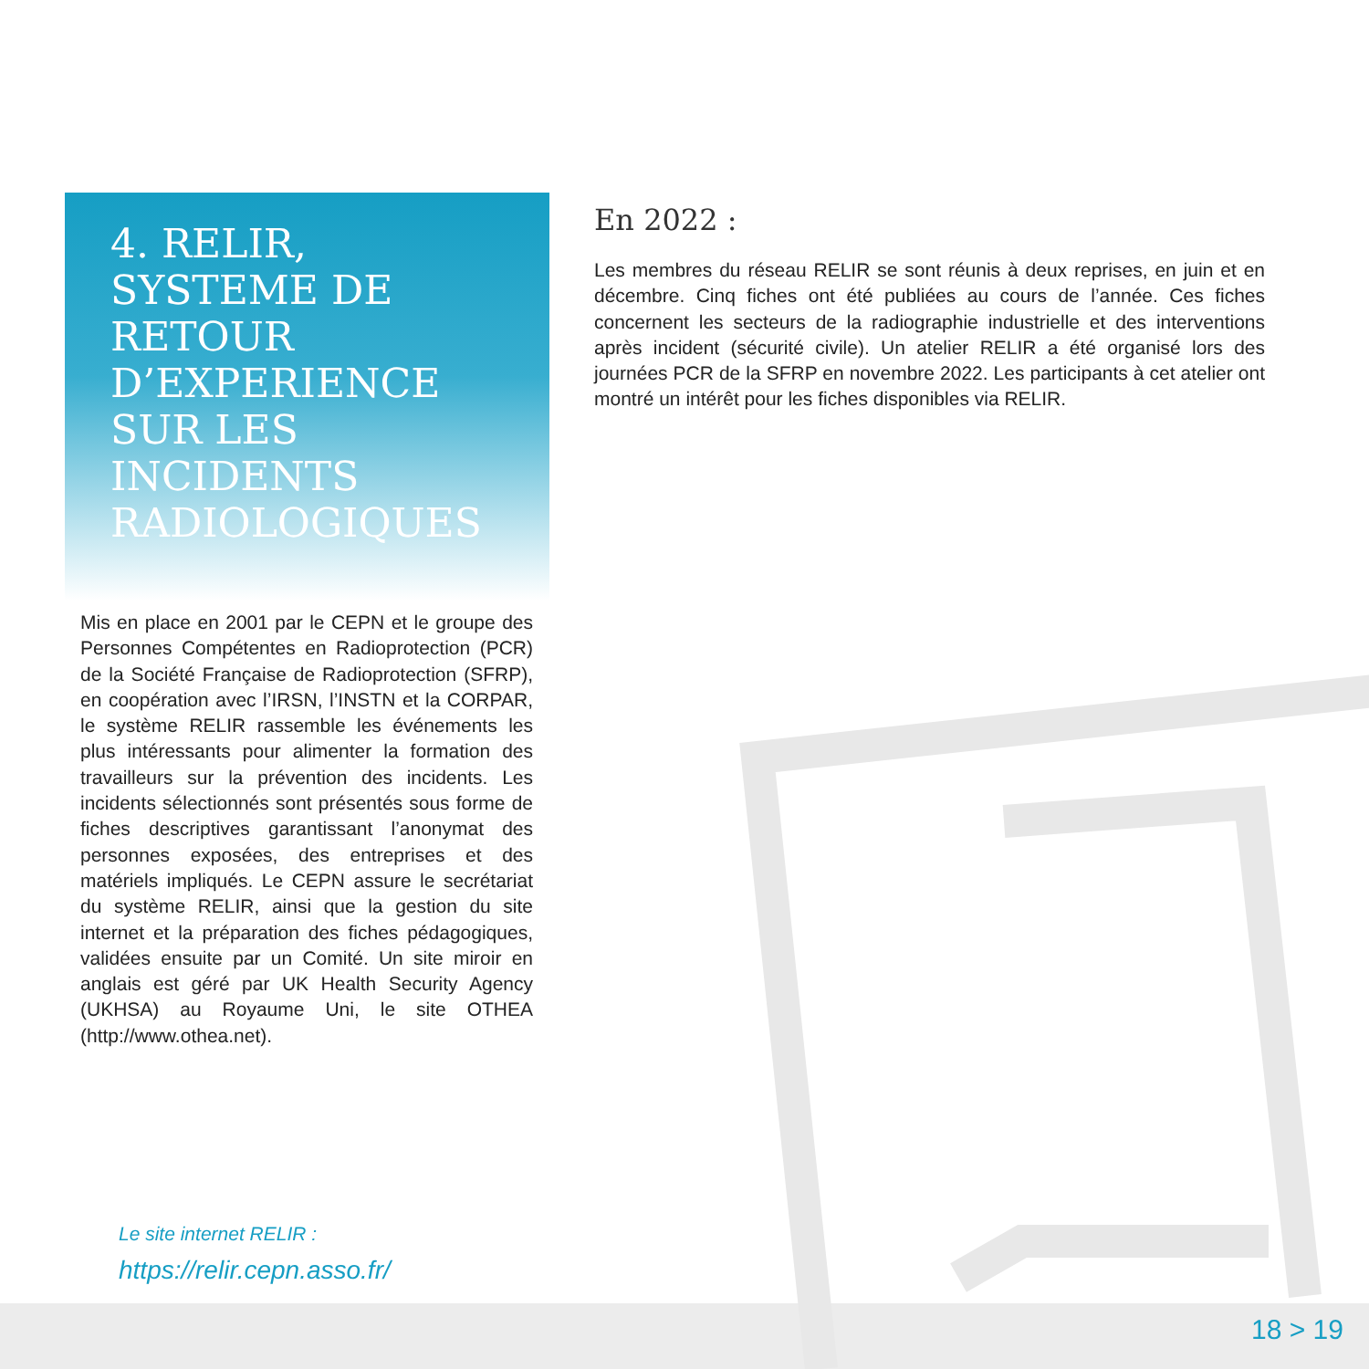4. RELIR,
SYSTEME DE RETOUR D’EXPERIENCE
SUR LES INCIDENTS RADIOLOGIQUES
Mis en place en 2001 par le CEPN et le groupe des Personnes Compétentes en Radioprotection (PCR) de la Société Française de Radioprotection (SFRP), en coopération avec l’IRSN, l’INSTN et la CORPAR, le système RELIR rassemble les événements les plus intéressants pour alimenter la formation des travailleurs sur la prévention des incidents. Les incidents sélectionnés sont présentés sous forme de fiches descriptives garantissant l’anonymat des personnes exposées, des entreprises et des matériels impliqués. Le CEPN assure le secrétariat du système RELIR, ainsi que la gestion du site internet et la préparation des fiches pédagogiques, validées ensuite par un Comité. Un site miroir en anglais est géré par UK Health Security Agency (UKHSA) au Royaume Uni, le site OTHEA (http://www.othea.net).
Le site internet RELIR :
https://relir.cepn.asso.fr/
En 2022 :
Les membres du réseau RELIR se sont réunis à deux reprises, en juin et en décembre. Cinq fiches ont été publiées au cours de l’année. Ces fiches concernent les secteurs de la radiographie industrielle et des interventions après incident (sécurité civile). Un atelier RELIR a été organisé lors des journées PCR de la SFRP en novembre 2022. Les participants à cet atelier ont montré un intérêt pour les fiches disponibles via RELIR.
18 > 19